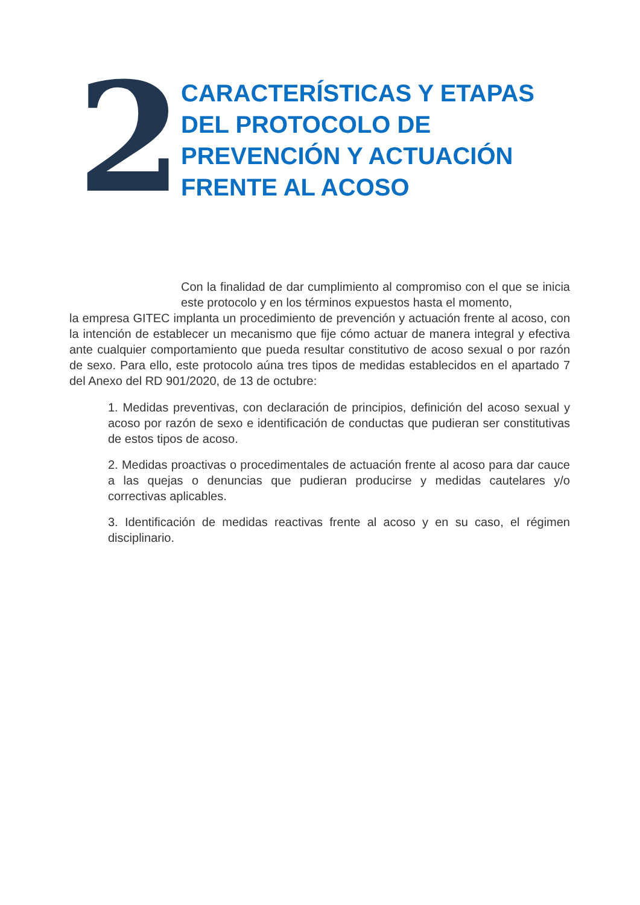2
CARACTERÍSTICAS Y ETAPAS DEL PROTOCOLO DE PREVENCIÓN Y ACTUACIÓN FRENTE AL ACOSO
Con la finalidad de dar cumplimiento al compromiso con el que se inicia este protocolo y en los términos expuestos hasta el momento,
la empresa GITEC implanta un procedimiento de prevención y actuación frente al acoso, con la intención de establecer un mecanismo que fije cómo actuar de manera integral y efectiva ante cualquier comportamiento que pueda resultar constitutivo de acoso sexual o por razón de sexo. Para ello, este protocolo aúna tres tipos de medidas establecidos en el apartado 7 del Anexo del RD 901/2020, de 13 de octubre:
1. Medidas preventivas, con declaración de principios, definición del acoso sexual y acoso por razón de sexo e identificación de conductas que pudieran ser constitutivas de estos tipos de acoso.
2. Medidas proactivas o procedimentales de actuación frente al acoso para dar cauce a las quejas o denuncias que pudieran producirse y medidas cautelares y/o correctivas aplicables.
3. Identificación de medidas reactivas frente al acoso y en su caso, el régimen disciplinario.